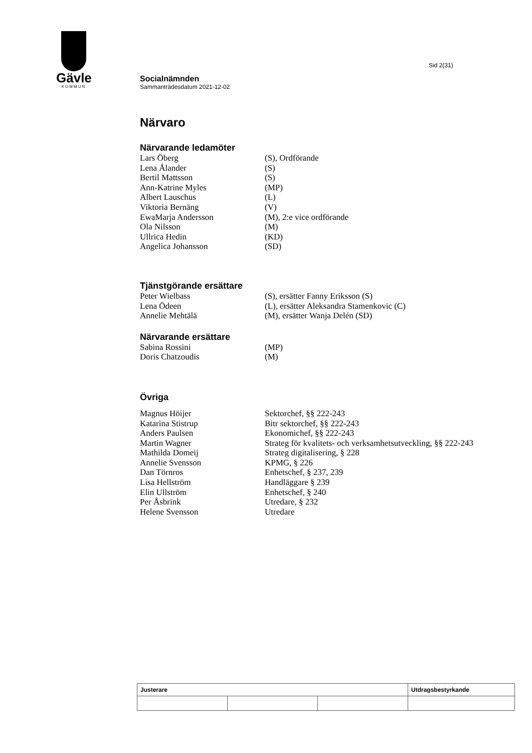Gävle
KOMMUN
Sid 2(31)
Socialnämnden
Sammanträdesdatum 2021-12-02
Närvaro
Närvarande ledamöter
| Lars Öberg | (S), Ordförande |
| Lena Ålander | (S) |
| Bertil Mattsson | (S) |
| Ann-Katrine Myles | (MP) |
| Albert Lauschus | (L) |
| Viktoria Bernäng | (V) |
| EwaMarja Andersson | (M), 2:e vice ordförande |
| Ola Nilsson | (M) |
| Ullrica Hedin | (KD) |
| Angelica Johansson | (SD) |
Tjänstgörande ersättare
| Peter Wielbass | (S), ersätter Fanny Eriksson (S) |
| Lena Ödeen | (L), ersätter Aleksandra Stamenkovic (C) |
| Annelie Mehtälä | (M), ersätter Wanja Delén (SD) |
Närvarande ersättare
| Sabina Rossini | (MP) |
| Doris Chatzoudis | (M) |
Övriga
| Magnus Höijer | Sektorchef, §§ 222-243 |
| Katarina Stistrup | Bitr sektorchef, §§ 222-243 |
| Anders Paulsen | Ekonomichef, §§ 222-243 |
| Martin Wagner | Strateg för kvalitets- och verksamhetsutveckling, §§ 222-243 |
| Mathilda Domeij | Strateg digitalisering, § 228 |
| Annelie Svensson | KPMG, § 226 |
| Dan Törnros | Enhetschef, § 237, 239 |
| Lisa Hellström | Handläggare § 239 |
| Elin Ullström | Enhetschef, § 240 |
| Per Åsbrink | Utredare, § 232 |
| Helene Svensson | Utredare |
| Justerare | | | Utdragsbestyrkande |